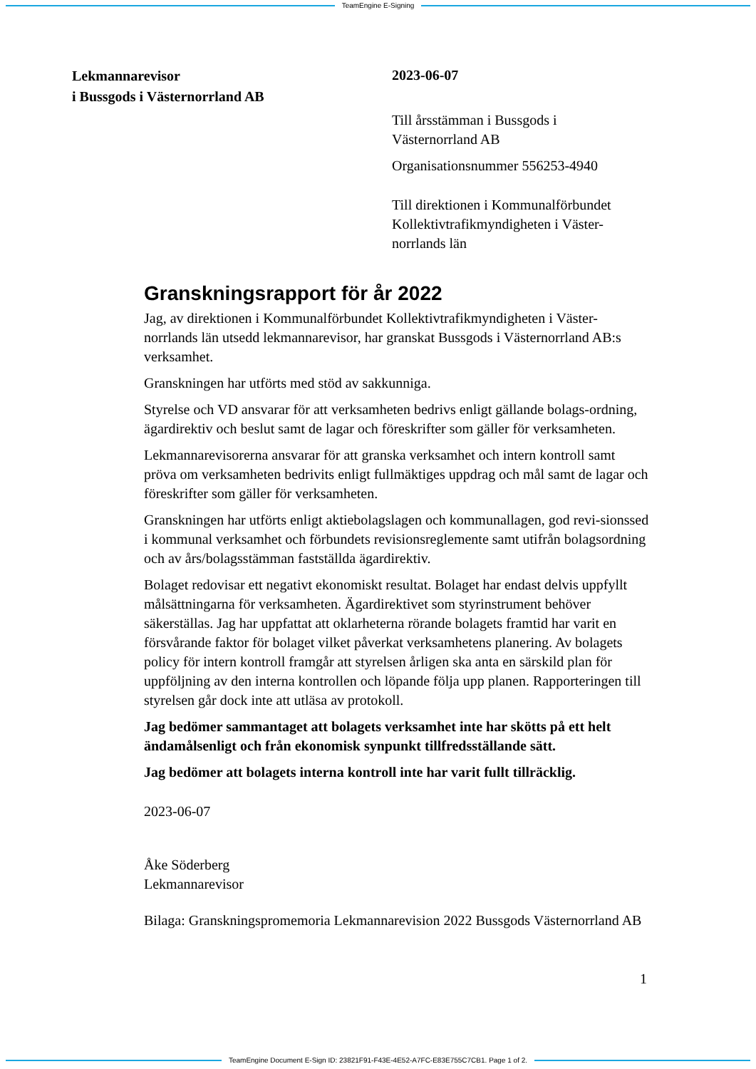TeamEngine E-Signing
Lekmannarevisor
i Bussgods i Västernorrland AB
2023-06-07
Till årsstämman i Bussgods i
Västernorrland AB
Organisationsnummer 556253-4940
Till direktionen i Kommunalförbundet Kollektivtrafikmyndigheten i Väster-norrlands län
Granskningsrapport för år 2022
Jag, av direktionen i Kommunalförbundet Kollektivtrafikmyndigheten i Väster-norrlands län utsedd lekmannarevisor, har granskat Bussgods i Västernorrland AB:s verksamhet.
Granskningen har utförts med stöd av sakkunniga.
Styrelse och VD ansvarar för att verksamheten bedrivs enligt gällande bolags-ordning, ägardirektiv och beslut samt de lagar och föreskrifter som gäller för verksamheten.
Lekmannarevisorerna ansvarar för att granska verksamhet och intern kontroll samt pröva om verksamheten bedrivits enligt fullmäktiges uppdrag och mål samt de lagar och föreskrifter som gäller för verksamheten.
Granskningen har utförts enligt aktiebolagslagen och kommunallagen, god revi-sionssed i kommunal verksamhet och förbundets revisionsreglemente samt utifrån bolagsordning och av års/bolagsstämman fastställda ägardirektiv.
Bolaget redovisar ett negativt ekonomiskt resultat. Bolaget har endast delvis uppfyllt målsättningarna för verksamheten. Ägardirektivet som styrinstrument behöver säkerställas. Jag har uppfattat att oklarheterna rörande bolagets framtid har varit en försvårande faktor för bolaget vilket påverkat verksamhetens planering. Av bolagets policy för intern kontroll framgår att styrelsen årligen ska anta en särskild plan för uppföljning av den interna kontrollen och löpande följa upp planen. Rapporteringen till styrelsen går dock inte att utläsa av protokoll.
Jag bedömer sammantaget att bolagets verksamhet inte har skötts på ett helt ändamålsenligt och från ekonomisk synpunkt tillfredsställande sätt.
Jag bedömer att bolagets interna kontroll inte har varit fullt tillräcklig.
2023-06-07
Åke Söderberg
Lekmannarevisor
Bilaga: Granskningspromemoria Lekmannarevision 2022 Bussgods Västernorrland AB
1
TeamEngine Document E-Sign ID: 23821F91-F43E-4E52-A7FC-E83E755C7CB1. Page 1 of 2.